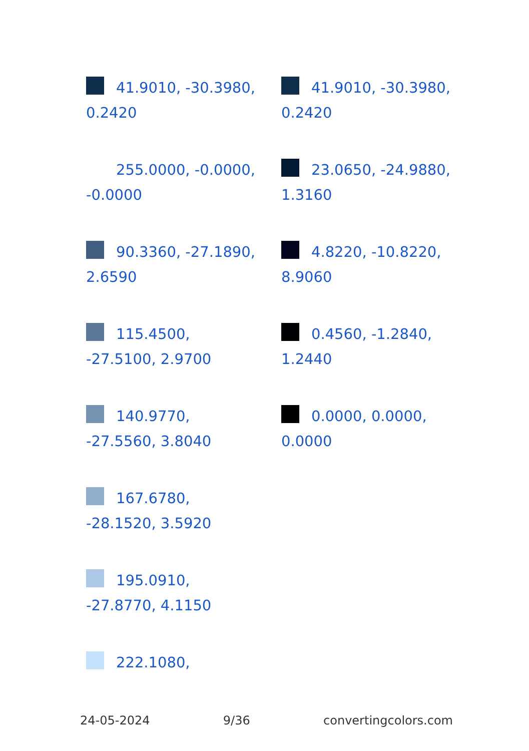41.9010, -30.3980, 0.2420
255.0000, -0.0000, -0.0000
90.3360, -27.1890, 2.6590
115.4500, -27.5100, 2.9700
140.9770, -27.5560, 3.8040
167.6780, -28.1520, 3.5920
195.0910, -27.8770, 4.1150
222.1080,
41.9010, -30.3980, 0.2420
23.0650, -24.9880, 1.3160
4.8220, -10.8220, 8.9060
0.4560, -1.2840, 1.2440
0.0000, 0.0000, 0.0000
24-05-2024 9/36 convertingcolors.com